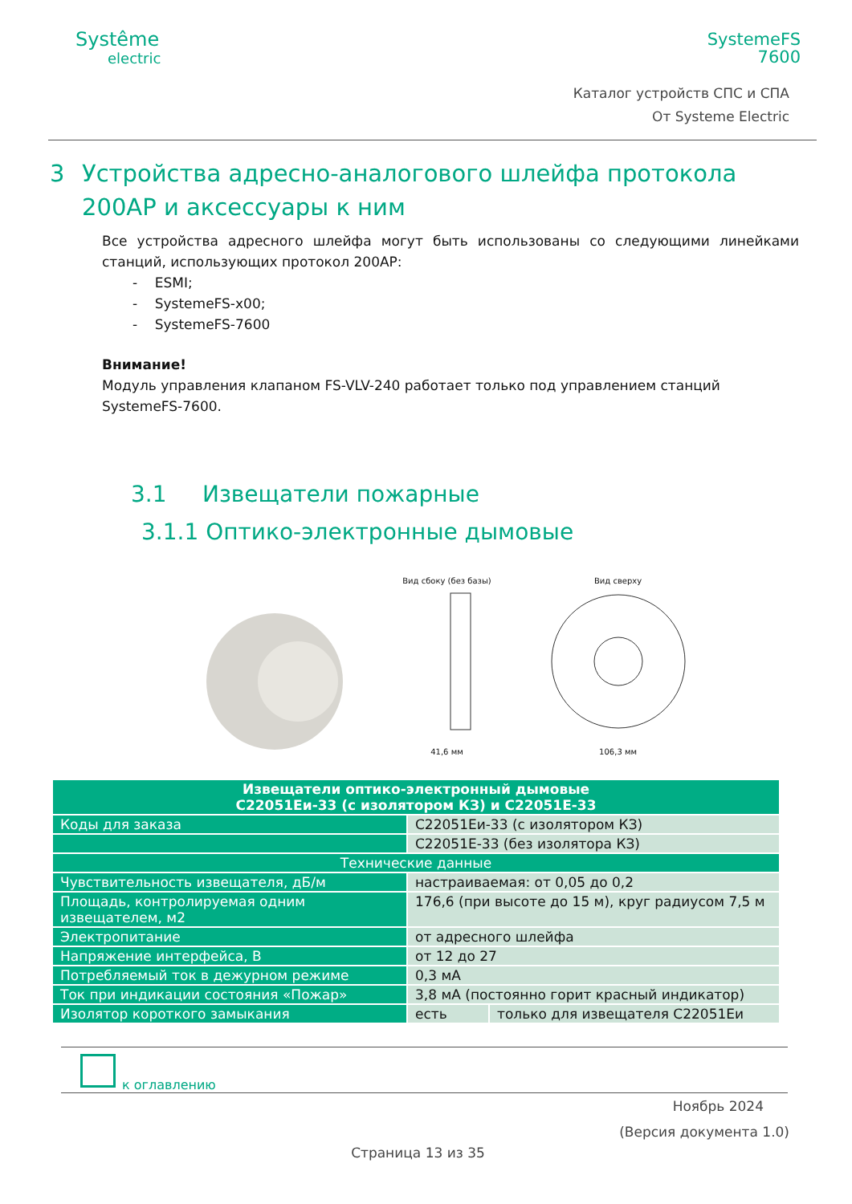Systême
electric
SystemeFS
7600
Каталог устройств СПС и СПА
От Systeme Electric
3 Устройства адресно-аналогового шлейфа протокола 200AP и аксессуары к ним
Все устройства адресного шлейфа могут быть использованы со следующими линейками станций, использующих протокол 200AP:
- ESMI;
- SystemeFS-x00;
- SystemeFS-7600
Внимание!
Модуль управления клапаном FS-VLV-240 работает только под управлением станций SystemeFS-7600.
3.1 Извещатели пожарные
3.1.1 Оптико-электронные дымовые
Вид сбоку (без базы)
41,6 мм
Вид сверху
106,3 мм
| Извещатели оптико-электронный дымовые C22051Еи-33 (с изолятором КЗ) и C22051Е-33 | | |
| --- | --- | --- |
| Коды для заказа | C22051Еи-33 (с изолятором КЗ) | |
| | C22051Е-33 (без изолятора КЗ) | |
| Технические данные | | |
| Чувствительность извещателя, дБ/м | настраиваемая: от 0,05 до 0,2 | |
| Площадь, контролируемая одним извещателем, м2 | 176,6 (при высоте до 15 м), круг радиусом 7,5 м | |
| Электропитание | от адресного шлейфа | |
| Напряжение интерфейса, В | от 12 до 27 | |
| Потребляемый ток в дежурном режиме | 0,3 мА | |
| Ток при индикации состояния «Пожар» | 3,8 мА (постоянно горит красный индикатор) | |
| Изолятор короткого замыкания | есть | только для извещателя C22051Еи |
к оглавлению
Ноябрь 2024
(Версия документа 1.0)
Страница 13 из 35